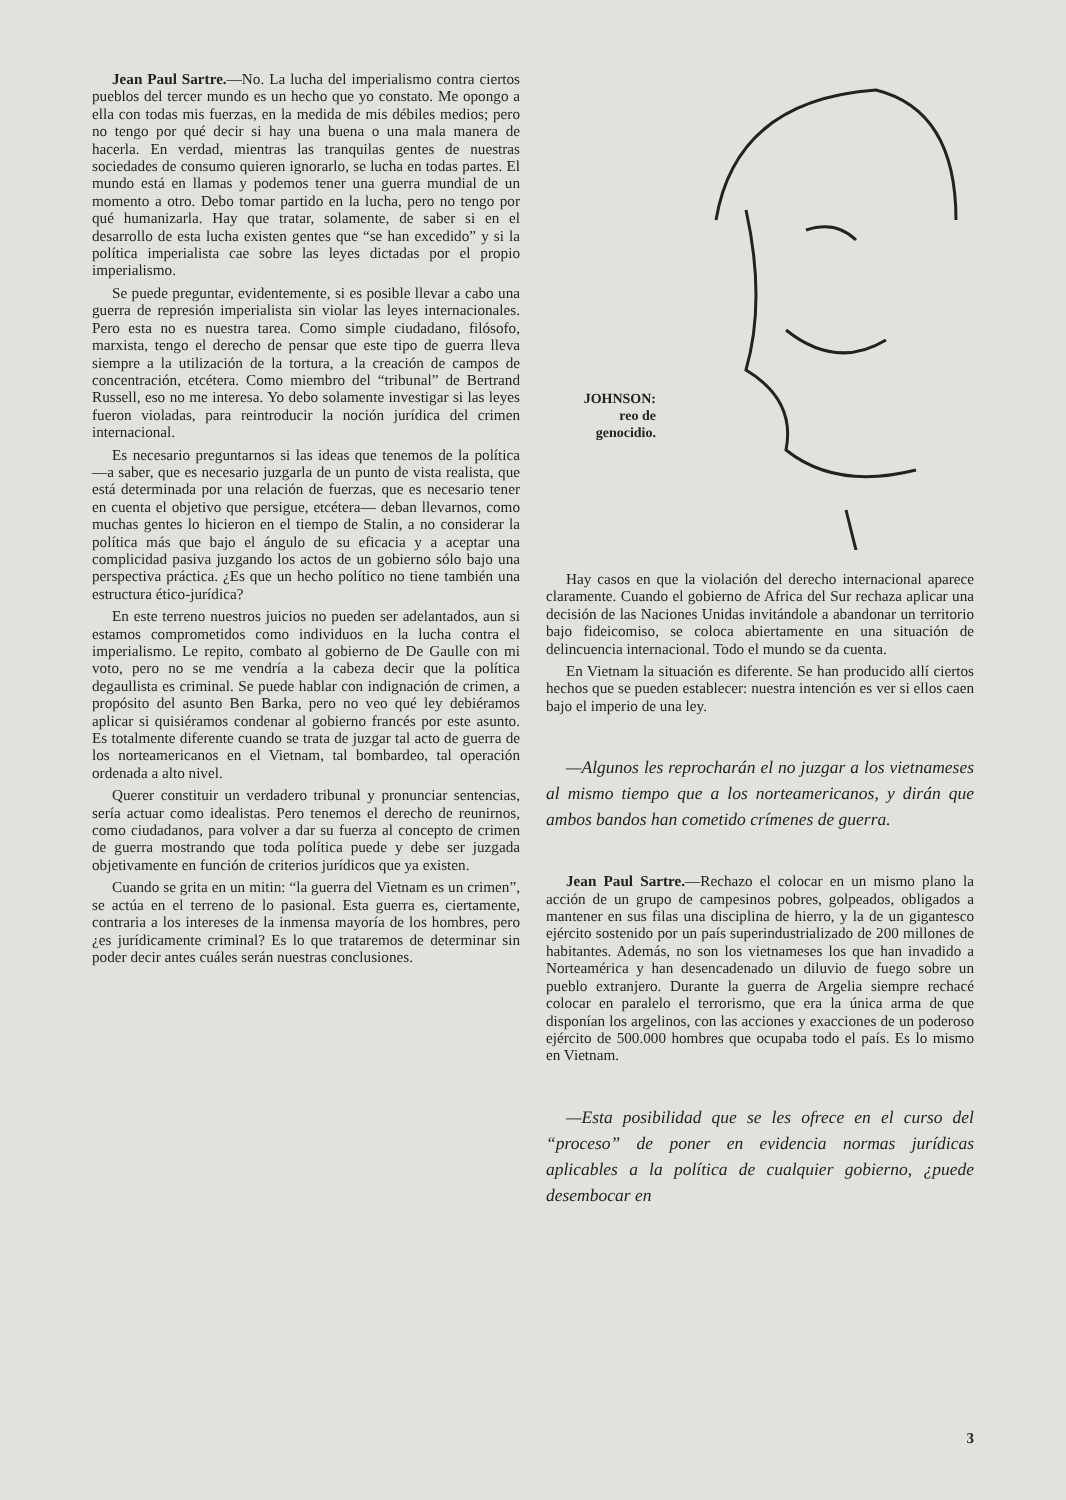Jean Paul Sartre.—No. La lucha del imperialismo contra ciertos pueblos del tercer mundo es un hecho que yo constato. Me opongo a ella con todas mis fuerzas, en la medida de mis débiles medios; pero no tengo por qué decir si hay una buena o una mala manera de hacerla. En verdad, mientras las tranquilas gentes de nuestras sociedades de consumo quieren ignorarlo, se lucha en todas partes. El mundo está en llamas y podemos tener una guerra mundial de un momento a otro. Debo tomar partido en la lucha, pero no tengo por qué humanizarla. Hay que tratar, solamente, de saber si en el desarrollo de esta lucha existen gentes que “se han excedido” y si la política imperialista cae sobre las leyes dictadas por el propio imperialismo.
Se puede preguntar, evidentemente, si es posible llevar a cabo una guerra de represión imperialista sin violar las leyes internacionales. Pero esta no es nuestra tarea. Como simple ciudadano, filósofo, marxista, tengo el derecho de pensar que este tipo de guerra lleva siempre a la utilización de la tortura, a la creación de campos de concentración, etcétera. Como miembro del “tribunal” de Bertrand Russell, eso no me interesa. Yo debo solamente investigar si las leyes fueron violadas, para reintroducir la noción jurídica del crimen internacional.
Es necesario preguntarnos si las ideas que tenemos de la política —a saber, que es necesario juzgarla de un punto de vista realista, que está determinada por una relación de fuerzas, que es necesario tener en cuenta el objetivo que persigue, etcétera— deban llevarnos, como muchas gentes lo hicieron en el tiempo de Stalin, a no considerar la política más que bajo el ángulo de su eficacia y a aceptar una complicidad pasiva juzgando los actos de un gobierno sólo bajo una perspectiva práctica. ¿Es que un hecho político no tiene también una estructura ético-jurídica?
En este terreno nuestros juicios no pueden ser adelantados, aun si estamos comprometidos como individuos en la lucha contra el imperialismo. Le repito, combato al gobierno de De Gaulle con mi voto, pero no se me vendría a la cabeza decir que la política degaullista es criminal. Se puede hablar con indignación de crimen, a propósito del asunto Ben Barka, pero no veo qué ley debiéramos aplicar si quisiéramos condenar al gobierno francés por este asunto. Es totalmente diferente cuando se trata de juzgar tal acto de guerra de los norteamericanos en el Vietnam, tal bombardeo, tal operación ordenada a alto nivel.
Querer constituir un verdadero tribunal y pronunciar sentencias, sería actuar como idealistas. Pero tenemos el derecho de reunirnos, como ciudadanos, para volver a dar su fuerza al concepto de crimen de guerra mostrando que toda política puede y debe ser juzgada objetivamente en función de criterios jurídicos que ya existen.
Cuando se grita en un mitin: “la guerra del Vietnam es un crimen”, se actúa en el terreno de lo pasional. Esta guerra es, ciertamente, contraria a los intereses de la inmensa mayoría de los hombres, pero ¿es jurídicamente criminal? Es lo que trataremos de determinar sin poder decir antes cuáles serán nuestras conclusiones.
JOHNSON:
reo de
genocidio.
Hay casos en que la violación del derecho internacional aparece claramente. Cuando el gobierno de Africa del Sur rechaza aplicar una decisión de las Naciones Unidas invitándole a abandonar un territorio bajo fideicomiso, se coloca abiertamente en una situación de delincuencia internacional. Todo el mundo se da cuenta.
En Vietnam la situación es diferente. Se han producido allí ciertos hechos que se pueden establecer: nuestra intención es ver si ellos caen bajo el imperio de una ley.
—Algunos les reprocharán el no juzgar a los vietnameses al mismo tiempo que a los norteamericanos, y dirán que ambos bandos han cometido crímenes de guerra.
Jean Paul Sartre.—Rechazo el colocar en un mismo plano la acción de un grupo de campesinos pobres, golpeados, obligados a mantener en sus filas una disciplina de hierro, y la de un gigantesco ejército sostenido por un país superindustrializado de 200 millones de habitantes. Además, no son los vietnameses los que han invadido a Norteamérica y han desencadenado un diluvio de fuego sobre un pueblo extranjero. Durante la guerra de Argelia siempre rechacé colocar en paralelo el terrorismo, que era la única arma de que disponían los argelinos, con las acciones y exacciones de un poderoso ejército de 500.000 hombres que ocupaba todo el país. Es lo mismo en Vietnam.
—Esta posibilidad que se les ofrece en el curso del “proceso” de poner en evidencia normas jurídicas aplicables a la política de cualquier gobierno, ¿puede desembocar en
3